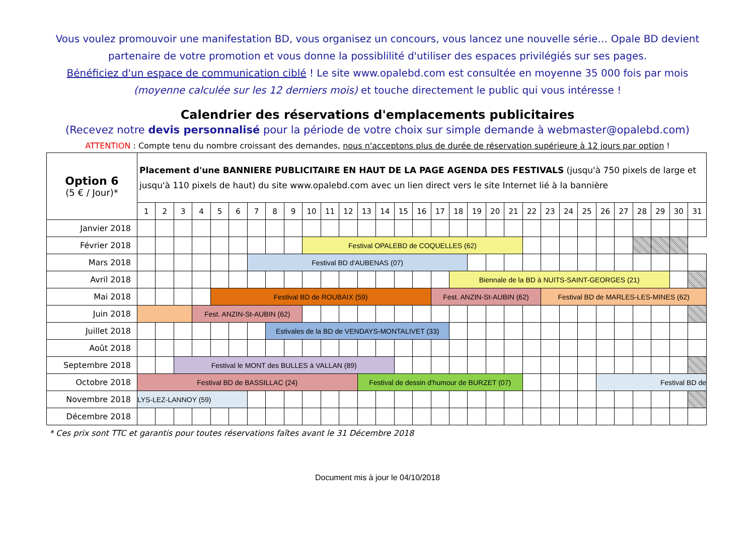Vous voulez promouvoir une manifestation BD, vous organisez un concours, vous lancez une nouvelle série… Opale BD devient partenaire de votre promotion et vous donne la possiblilité d'utiliser des espaces privilégiés sur ses pages.
Bénéficiez d'un espace de communication ciblé ! Le site www.opalebd.com est consultée en moyenne 35 000 fois par mois (moyenne calculée sur les 12 derniers mois) et touche directement le public qui vous intéresse !
Calendrier des réservations d'emplacements publicitaires
(Recevez notre devis personnalisé pour la période de votre choix sur simple demande à webmaster@opalebd.com)
ATTENTION : Compte tenu du nombre croissant des demandes, nous n'acceptons plus de durée de réservation supérieure à 12 jours par option !
| Option 6 (5 € / Jour)* | Placement d'une BANNIERE PUBLICITAIRE EN HAUT DE LA PAGE AGENDA DES FESTIVALS (jusqu'à 750 pixels de large et jusqu'à 110 pixels de haut) du site www.opalebd.com avec un lien direct vers le site Internet lié à la bannière | | | | | | | | | | | | | | | | | | | | | | | | | | | | | | |
| | 1 | 2 | 3 | 4 | 5 | 6 | 7 | 8 | 9 | 10 | 11 | 12 | 13 | 14 | 15 | 16 | 17 | 18 | 19 | 20 | 21 | 22 | 23 | 24 | 25 | 26 | 27 | 28 | 29 | 30 | 31 |
| Janvier 2018 | | | | | | | | | | | | | | | | | | | | | | | | | | | | | | | |
| Février 2018 | | | | | | | | | | Festival OPALEBD de COQUELLES (62) | | | | | | | | | | | | | | | | | | | | | |
| Mars 2018 | | | | | | | Festival BD d'AUBENAS (07) | | | | | | | | | | | | | | | | | | | | | | | | |
| Avril 2018 | | | | | | | | | | | | | | | | | | Biennale de la BD à NUITS-SAINT-GEORGES (21) | | | | | | | | | | | | | |
| Mai 2018 | | | | | Festival BD de ROUBAIX (59) | | | | | | | | | | | | Fest. ANZIN-St-AUBIN (62) | | | | | | Festival BD de MARLES-LES-MINES (62) | | | | | | | | |
| Juin 2018 | | | | Fest. ANZIN-St-AUBIN (62) | | | | | | | | | | | | | | | | | | | | | | | | | | | |
| Juillet 2018 | | | | | | | | Estivales de la BD de VENDAYS-MONTALIVET (33) | | | | | | | | | | | | | | | | | | | | | | | |
| Août 2018 | | | | | | | | | | | | | | | | | | | | | | | | | | | | | | | |
| Septembre 2018 | | | Festival le MONT des BULLES à VALLAN (89) | | | | | | | | | | | | | | | | | | | | | | | | | | | | |
| Octobre 2018 | Festival BD de BASSILLAC (24) | | | | | | | | | | | | Festival de dessin d'humour de BURZET (07) | | | | | | | | | | | | | Festival BD de | | | | | |
| Novembre 2018 | LYS-LEZ-LANNOY (59) | | | | | | | | | | | | | | | | | | | | | | | | | | | | | | |
| Décembre 2018 | | | | | | | | | | | | | | | | | | | | | | | | | | | | | | | |
* Ces prix sont TTC et garantis pour toutes réservations faîtes avant le 31 Décembre 2018
Document mis à jour le 04/10/2018